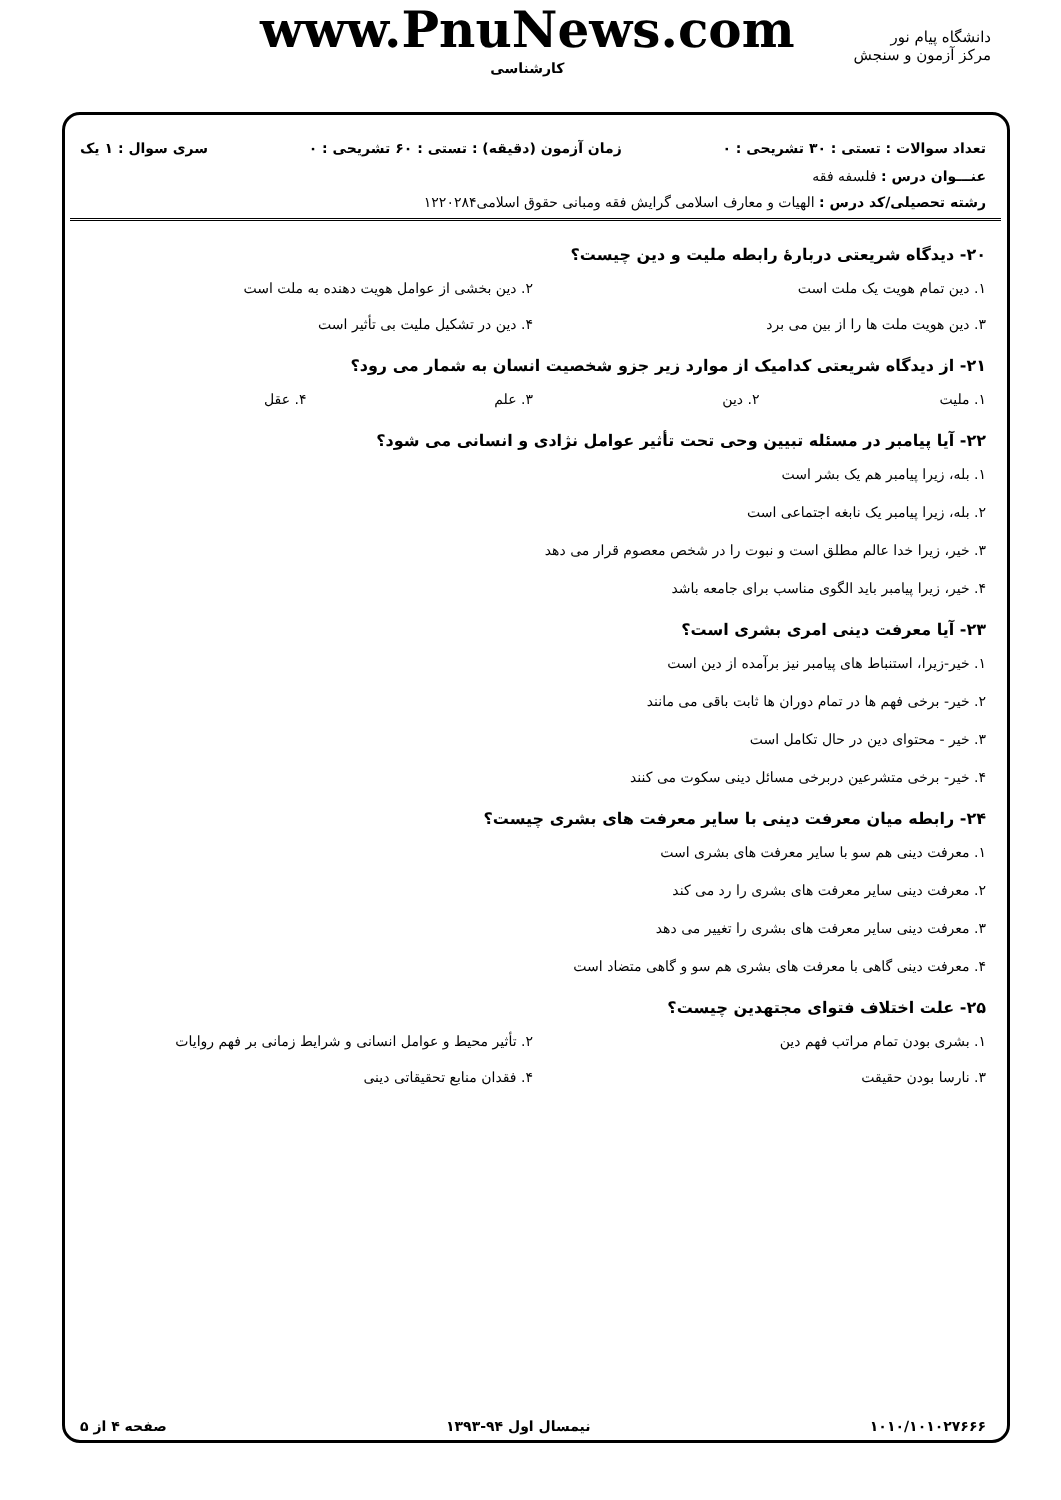دانشگاه پیام نور
مرکز آزمون و سنجش
www.PnuNews.com
کارشناسی
تعداد سوالات : تستی : ۳۰ تشریحی : ۰ زمان آزمون (دقیقه) : تستی : ۶۰ تشریحی : ۰ سری سوال : ۱ یک
عنـــوان درس : فلسفه فقه
رشته تحصیلی/کد درس : الهیات و معارف اسلامی گرایش فقه ومبانی حقوق اسلامی۱۲۲۰۲۸۴
۲۰- دیدگاه شریعتی دربارهٔ رابطه ملیت و دین چیست؟
۱. دین تمام هویت یک ملت است ۲. دین بخشی از عوامل هویت دهنده به ملت است ۳. دین هویت ملت ها را از بین می برد ۴. دین در تشکیل ملیت بی تأثیر است
۲۱- از دیدگاه شریعتی کدامیک از موارد زیر جزو شخصیت انسان به شمار می رود؟
۱. ملیت ۲. دین ۳. علم ۴. عقل
۲۲- آیا پیامبر در مسئله تبیین وحی تحت تأثیر عوامل نژادی و انسانی می شود؟
۱. بله، زیرا پیامبر هم یک بشر است
۲. بله، زیرا پیامبر یک نابغه اجتماعی است
۳. خیر، زیرا خدا عالم مطلق است و نبوت را در شخص معصوم قرار می دهد
۴. خیر، زیرا پیامبر باید الگوی مناسب برای جامعه باشد
۲۳- آیا معرفت دینی امری بشری است؟
۱. خیر-زیرا، استنباط های پیامبر نیز برآمده از دین است
۲. خیر- برخی فهم ها در تمام دوران ها ثابت باقی می مانند
۳. خیر - محتوای دین در حال تکامل است
۴. خیر- برخی متشرعین دربرخی مسائل دینی سکوت می کنند
۲۴- رابطه میان معرفت دینی با سایر معرفت های بشری چیست؟
۱. معرفت دینی هم سو با سایر معرفت های بشری است
۲. معرفت دینی سایر معرفت های بشری را رد می کند
۳. معرفت دینی سایر معرفت های بشری را تغییر می دهد
۴. معرفت دینی گاهی با معرفت های بشری هم سو و گاهی متضاد است
۲۵- علت اختلاف فتوای مجتهدین چیست؟
۱. بشری بودن تمام مراتب فهم دین ۲. تأثیر محیط و عوامل انسانی و شرایط زمانی بر فهم روایات ۳. نارسا بودن حقیقت ۴. فقدان منابع تحقیقاتی دینی
۱۰۱۰/۱۰۱۰۲۷۶۶۶ نیمسال اول ۹۴-۱۳۹۳ صفحه ۴ از ۵